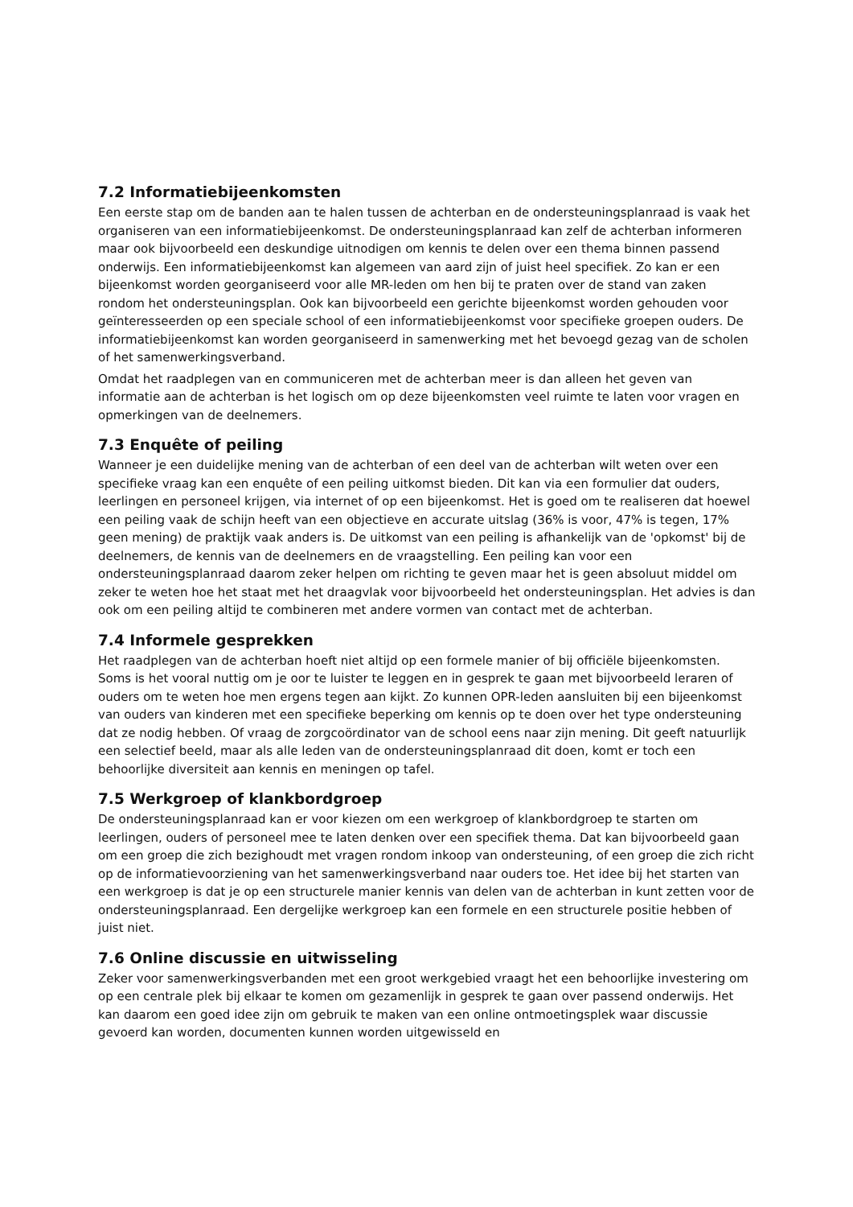7.2 Informatiebijeenkomsten
Een eerste stap om de banden aan te halen tussen de achterban en de ondersteuningsplanraad is vaak het organiseren van een informatiebijeenkomst. De ondersteuningsplanraad kan zelf de achterban informeren maar ook bijvoorbeeld een deskundige uitnodigen om kennis te delen over een thema binnen passend onderwijs. Een informatiebijeenkomst kan algemeen van aard zijn of juist heel specifiek. Zo kan er een bijeenkomst worden georganiseerd voor alle MR-leden om hen bij te praten over de stand van zaken rondom het ondersteuningsplan. Ook kan bijvoorbeeld een gerichte bijeenkomst worden gehouden voor geïnteresseerden op een speciale school of een informatiebijeenkomst voor specifieke groepen ouders. De informatiebijeenkomst kan worden georganiseerd in samenwerking met het bevoegd gezag van de scholen of het samenwerkingsverband.
Omdat het raadplegen van en communiceren met de achterban meer is dan alleen het geven van informatie aan de achterban is het logisch om op deze bijeenkomsten veel ruimte te laten voor vragen en opmerkingen van de deelnemers.
7.3 Enquête of peiling
Wanneer je een duidelijke mening van de achterban of een deel van de achterban wilt weten over een specifieke vraag kan een enquête of een peiling uitkomst bieden. Dit kan via een formulier dat ouders, leerlingen en personeel krijgen, via internet of op een bijeenkomst. Het is goed om te realiseren dat hoewel een peiling vaak de schijn heeft van een objectieve en accurate uitslag (36% is voor, 47% is tegen, 17% geen mening) de praktijk vaak anders is. De uitkomst van een peiling is afhankelijk van de 'opkomst' bij de deelnemers, de kennis van de deelnemers en de vraagstelling. Een peiling kan voor een ondersteuningsplanraad daarom zeker helpen om richting te geven maar het is geen absoluut middel om zeker te weten hoe het staat met het draagvlak voor bijvoorbeeld het ondersteuningsplan. Het advies is dan ook om een peiling altijd te combineren met andere vormen van contact met de achterban.
7.4 Informele gesprekken
Het raadplegen van de achterban hoeft niet altijd op een formele manier of bij officiële bijeenkomsten. Soms is het vooral nuttig om je oor te luister te leggen en in gesprek te gaan met bijvoorbeeld leraren of ouders om te weten hoe men ergens tegen aan kijkt. Zo kunnen OPR-leden aansluiten bij een bijeenkomst van ouders van kinderen met een specifieke beperking om kennis op te doen over het type ondersteuning dat ze nodig hebben. Of vraag de zorgcoördinator van de school eens naar zijn mening. Dit geeft natuurlijk een selectief beeld, maar als alle leden van de ondersteuningsplanraad dit doen, komt er toch een behoorlijke diversiteit aan kennis en meningen op tafel.
7.5 Werkgroep of klankbordgroep
De ondersteuningsplanraad kan er voor kiezen om een werkgroep of klankbordgroep te starten om leerlingen, ouders of personeel mee te laten denken over een specifiek thema. Dat kan bijvoorbeeld gaan om een groep die zich bezighoudt met vragen rondom inkoop van ondersteuning, of een groep die zich richt op de informatievoorziening van het samenwerkingsverband naar ouders toe. Het idee bij het starten van een werkgroep is dat je op een structurele manier kennis van delen van de achterban in kunt zetten voor de ondersteuningsplanraad. Een dergelijke werkgroep kan een formele en een structurele positie hebben of juist niet.
7.6 Online discussie en uitwisseling
Zeker voor samenwerkingsverbanden met een groot werkgebied vraagt het een behoorlijke investering om op een centrale plek bij elkaar te komen om gezamenlijk in gesprek te gaan over passend onderwijs. Het kan daarom een goed idee zijn om gebruik te maken van een online ontmoetingsplek waar discussie gevoerd kan worden, documenten kunnen worden uitgewisseld en